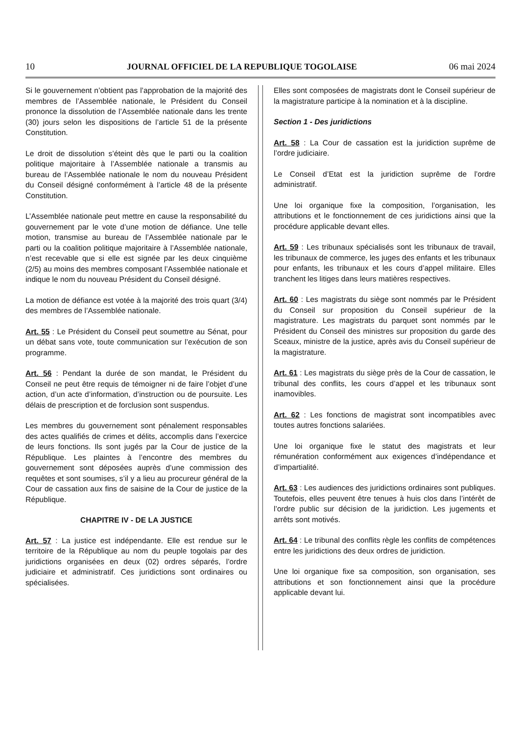10 JOURNAL OFFICIEL DE LA REPUBLIQUE TOGOLAISE 06 mai 2024
Si le gouvernement n’obtient pas l’approbation de la majorité des membres de l’Assemblée nationale, le Président du Conseil prononce la dissolution de l’Assemblée nationale dans les trente (30) jours selon les dispositions de l’article 51 de la présente Constitution.
Le droit de dissolution s’éteint dès que le parti ou la coalition politique majoritaire à l’Assemblée nationale a transmis au bureau de l’Assemblée nationale le nom du nouveau Président du Conseil désigné conformément à l’article 48 de la présente Constitution.
L’Assemblée nationale peut mettre en cause la responsabilité du gouvernement par le vote d’une motion de défiance. Une telle motion, transmise au bureau de l’Assemblée nationale par le parti ou la coalition politique majoritaire à l’Assemblée nationale, n’est recevable que si elle est signée par les deux cinquième (2/5) au moins des membres composant l’Assemblée nationale et indique le nom du nouveau Président du Conseil désigné.
La motion de défiance est votée à la majorité des trois quart (3/4) des membres de l’Assemblée nationale.
Art. 55 : Le Président du Conseil peut soumettre au Sénat, pour un débat sans vote, toute communication sur l’exécution de son programme.
Art. 56 : Pendant la durée de son mandat, le Président du Conseil ne peut être requis de témoigner ni de faire l’objet d’une action, d’un acte d’information, d’instruction ou de poursuite. Les délais de prescription et de forclusion sont suspendus.
Les membres du gouvernement sont pénalement responsables des actes qualifiés de crimes et délits, accomplis dans l’exercice de leurs fonctions. Ils sont jugés par la Cour de justice de la République. Les plaintes à l’encontre des membres du gouvernement sont déposées auprès d’une commission des requêtes et sont soumises, s’il y a lieu au procureur général de la Cour de cassation aux fins de saisine de la Cour de justice de la République.
CHAPITRE IV - DE LA JUSTICE
Art. 57 : La justice est indépendante. Elle est rendue sur le territoire de la République au nom du peuple togolais par des juridictions organisées en deux (02) ordres séparés, l’ordre judiciaire et administratif. Ces juridictions sont ordinaires ou spécialisées.
Elles sont composées de magistrats dont le Conseil supérieur de la magistrature participe à la nomination et à la discipline.
Section 1 - Des juridictions
Art. 58 : La Cour de cassation est la juridiction suprême de l’ordre judiciaire.
Le Conseil d’Etat est la juridiction suprême de l’ordre administratif.
Une loi organique fixe la composition, l’organisation, les attributions et le fonctionnement de ces juridictions ainsi que la procédure applicable devant elles.
Art. 59 : Les tribunaux spécialisés sont les tribunaux de travail, les tribunaux de commerce, les juges des enfants et les tribunaux pour enfants, les tribunaux et les cours d’appel militaire. Elles tranchent les litiges dans leurs matières respectives.
Art. 60 : Les magistrats du siège sont nommés par le Président du Conseil sur proposition du Conseil supérieur de la magistrature. Les magistrats du parquet sont nommés par le Président du Conseil des ministres sur proposition du garde des Sceaux, ministre de la justice, après avis du Conseil supérieur de la magistrature.
Art. 61 : Les magistrats du siège près de la Cour de cassation, le tribunal des conflits, les cours d’appel et les tribunaux sont inamovibles.
Art. 62 : Les fonctions de magistrat sont incompatibles avec toutes autres fonctions salariées.
Une loi organique fixe le statut des magistrats et leur rémunération conformément aux exigences d’indépendance et d’impartialité.
Art. 63 : Les audiences des juridictions ordinaires sont publiques. Toutefois, elles peuvent être tenues à huis clos dans l’intérêt de l’ordre public sur décision de la juridiction. Les jugements et arrêts sont motivés.
Art. 64 : Le tribunal des conflits règle les conflits de compétences entre les juridictions des deux ordres de juridiction.
Une loi organique fixe sa composition, son organisation, ses attributions et son fonctionnement ainsi que la procédure applicable devant lui.